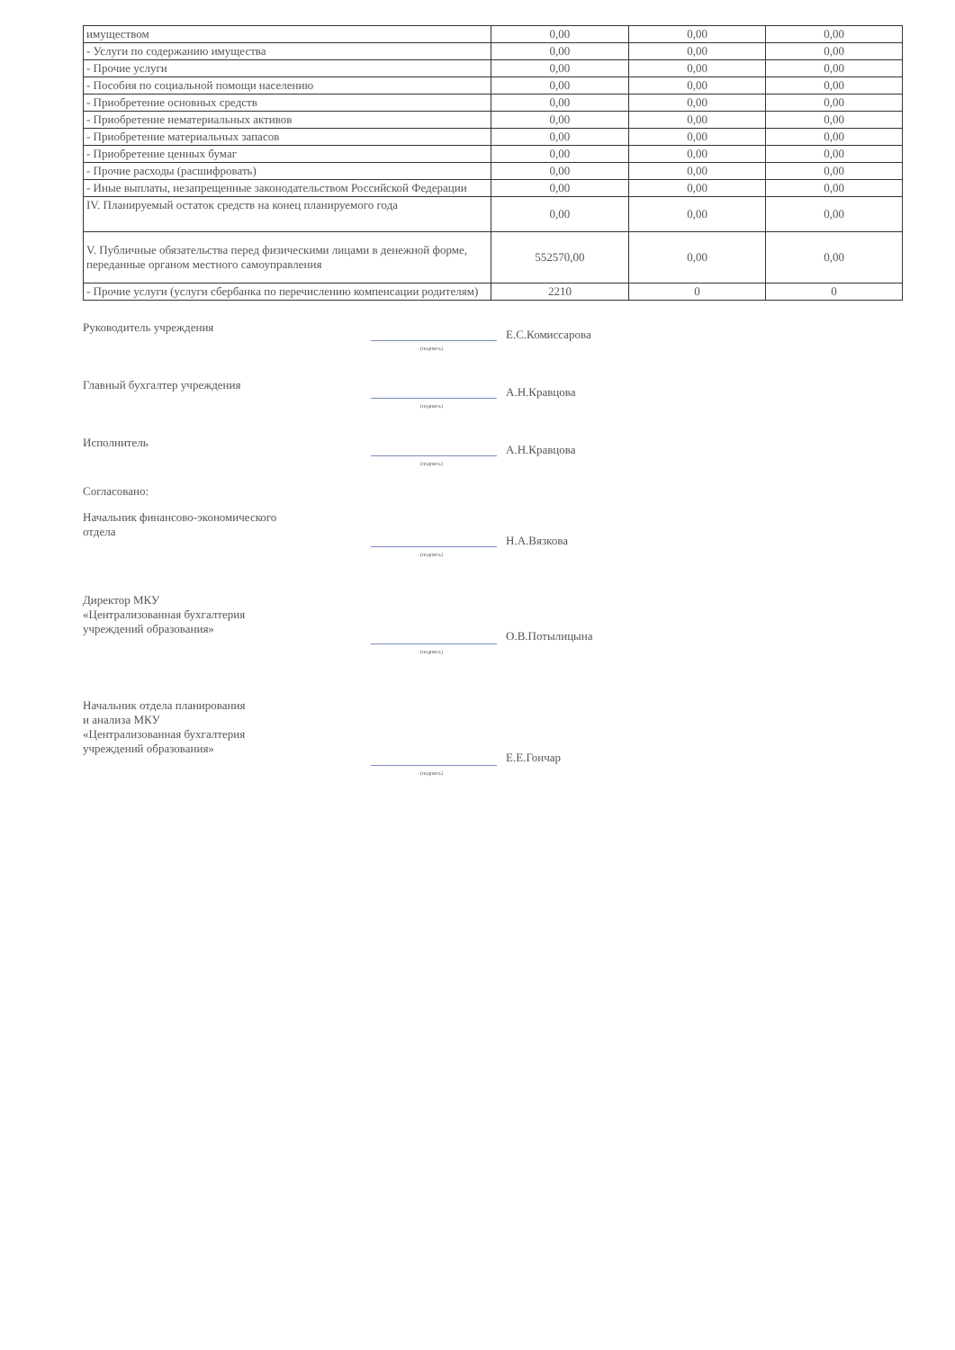| имуществом | 0,00 | 0,00 | 0,00 |
| - Услуги по содержанию имущества | 0,00 | 0,00 | 0,00 |
| - Прочие услуги | 0,00 | 0,00 | 0,00 |
| - Пособия по социальной помощи населению | 0,00 | 0,00 | 0,00 |
| - Приобретение основных средств | 0,00 | 0,00 | 0,00 |
| - Приобретение нематериальных активов | 0,00 | 0,00 | 0,00 |
| - Приобретение материальных запасов | 0,00 | 0,00 | 0,00 |
| - Приобретение ценных бумаг | 0,00 | 0,00 | 0,00 |
| - Прочие расходы (расшифровать) | 0,00 | 0,00 | 0,00 |
| - Иные выплаты, незапрещенные законодательством Российской Федерации | 0,00 | 0,00 | 0,00 |
| IV. Планируемый остаток средств на конец планируемого года | 0,00 | 0,00 | 0,00 |
| V. Публичные обязательства перед физическими лицами в денежной форме, переданные органом местного самоуправления | 552570,00 | 0,00 | 0,00 |
| - Прочие услуги (услуги сбербанка по перечислению компенсации родителям) | 2210 | 0 | 0 |
Руководитель учреждения
(подпись)
Е.С.Комиссарова
Главный бухгалтер учреждения
(подпись)
А.Н.Кравцова
Исполнитель
(подпись)
А.Н.Кравцова
Согласовано:
Начальник финансово-экономического
отдела
(подпись)
Н.А.Вязкова
Директор МКУ
«Централизованная бухгалтерия
учреждений образования»
(подпись)
О.В.Потылицына
Начальник отдела планирования
и анализа МКУ
«Централизованная бухгалтерия
учреждений образования»
(подпись)
Е.Е.Гончар